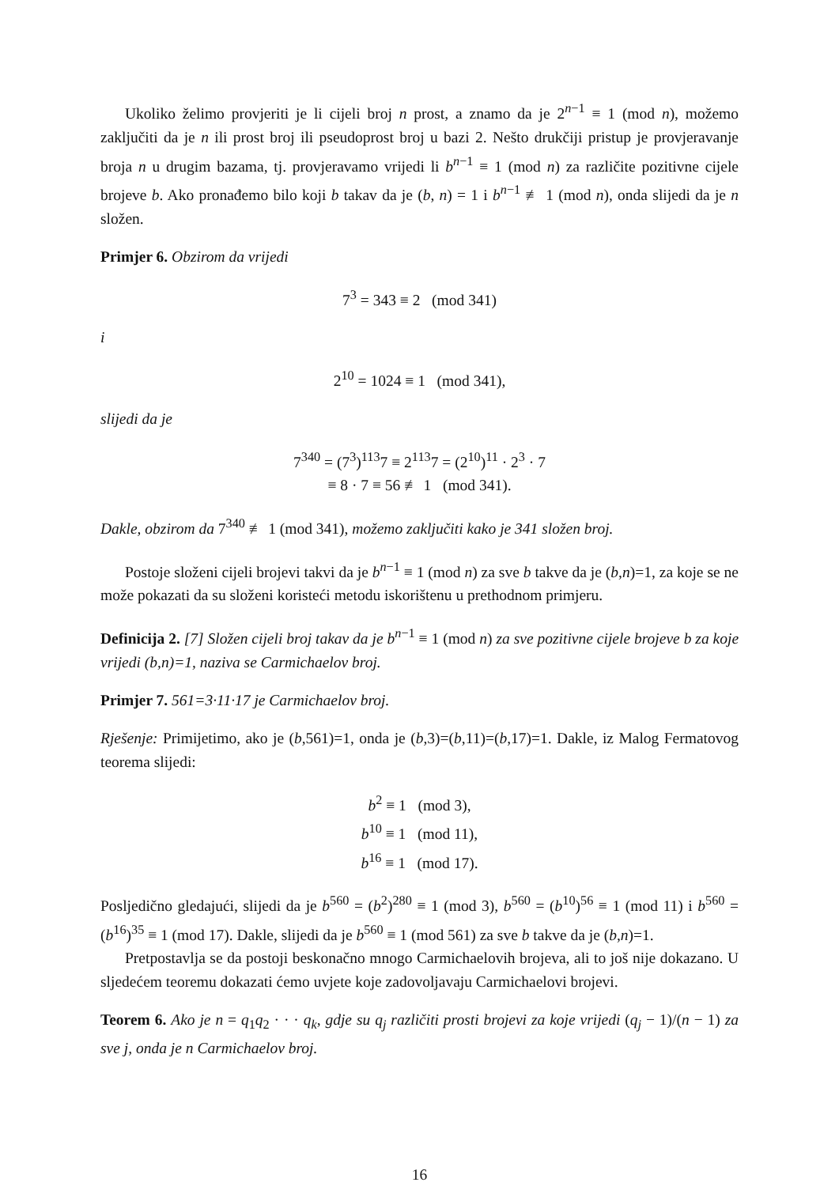Ukoliko želimo provjeriti je li cijeli broj n prost, a znamo da je 2<sup>n−1</sup> ≡ 1 (mod n), možemo zaključiti da je n ili prost broj ili pseudoprost broj u bazi 2. Nešto drukčiji pristup je provjeravanje broja n u drugim bazama, tj. provjeravamo vrijedi li b<sup>n−1</sup> ≡ 1 (mod n) za različite pozitivne cijele brojeve b. Ako pronađemo bilo koji b takav da je (b, n) = 1 i b<sup>n−1</sup> ≢ 1 (mod n), onda slijedi da je n složen.
Primjer 6. Obzirom da vrijedi
7<sup>3</sup> = 343 ≡ 2 (mod 341)
i
2<sup>10</sup> = 1024 ≡ 1 (mod 341),
slijedi da je
7<sup>340</sup> = (7<sup>3</sup>)<sup>113</sup>7 ≡ 2<sup>113</sup>7 = (2<sup>10</sup>)<sup>11</sup> · 2<sup>3</sup> · 7
≡ 8 · 7 ≡ 56 ≢ 1 (mod 341).
Dakle, obzirom da 7<sup>340</sup> ≢ 1 (mod 341), možemo zaključiti kako je 341 složen broj.
Postoje složeni cijeli brojevi takvi da je b<sup>n−1</sup> ≡ 1 (mod n) za sve b takve da je (b,n)=1, za koje se ne može pokazati da su složeni koristeći metodu iskorištenu u prethodnom primjeru.
Definicija 2. [7] Složen cijeli broj takav da je b<sup>n−1</sup> ≡ 1 (mod n) za sve pozitivne cijele brojeve b za koje vrijedi (b,n)=1, naziva se Carmichaelov broj.
Primjer 7. 561=3·11·17 je Carmichaelov broj.
Rješenje: Primijetimo, ako je (b,561)=1, onda je (b,3)=(b,11)=(b,17)=1. Dakle, iz Malog Fermatovog teorema slijedi:
b<sup>2</sup> ≡ 1 (mod 3),
b<sup>10</sup> ≡ 1 (mod 11),
b<sup>16</sup> ≡ 1 (mod 17).
Posljedično gledajući, slijedi da je b<sup>560</sup> = (b<sup>2</sup>)<sup>280</sup> ≡ 1 (mod 3), b<sup>560</sup> = (b<sup>10</sup>)<sup>56</sup> ≡ 1 (mod 11) i b<sup>560</sup> = (b<sup>16</sup>)<sup>35</sup> ≡ 1 (mod 17). Dakle, slijedi da je b<sup>560</sup> ≡ 1 (mod 561) za sve b takve da je (b,n)=1.
Pretpostavlja se da postoji beskonačno mnogo Carmichaelovih brojeva, ali to još nije dokazano. U sljedećem teoremu dokazati ćemo uvjete koje zadovoljavaju Carmichaelovi brojevi.
Teorem 6. Ako je n = q<sub>1</sub>q<sub>2</sub> · · · q<sub>k</sub>, gdje su q<sub>j</sub> različiti prosti brojevi za koje vrijedi (q<sub>j</sub> − 1)/(n − 1) za sve j, onda je n Carmichaelov broj.
16